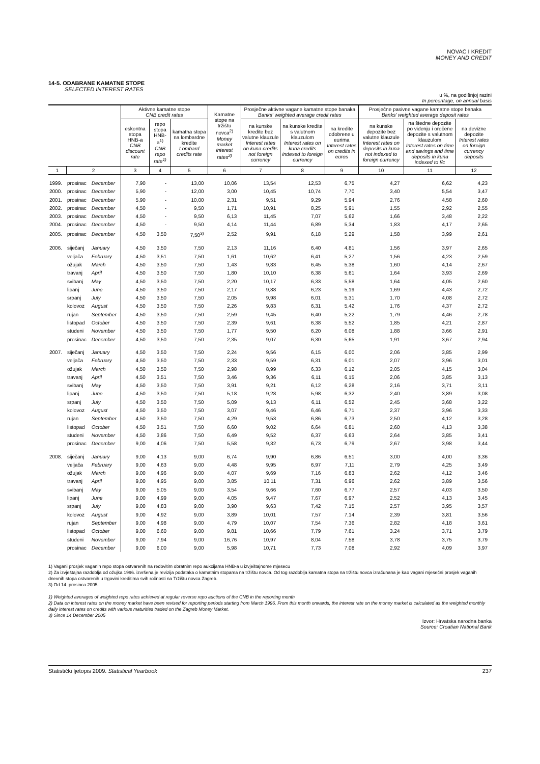NOVAC I KREDIT
MONEY AND CREDIT
14-5. ODABRANE KAMATNE STOPE
SELECTED INTEREST RATES
u %, na godišnjoj razini
In percentage, on annual basis
| | | | Aktivne kamatne stope CNB credit rates | | | Kamatne stope na tržištu novca<sup>2)</sup> Money market interest rates<sup>2)</sup> | Prosječne aktivne vagane kamatne stope banaka Banks' weighted average credit rates | | | Prosječne pasivne vagane kamatne stope banaka Banks' weighted average deposit rates | | |
| --- | --- | --- | --- | --- | --- | --- | --- | --- | --- | --- | --- | --- |
| | | | eskontna stopa HNB-a CNB discount rate | repo stopa HNB-a<sup>1)</sup> CNB repo rate<sup>1)</sup> | kamatna stopa na lombardne kredite Lombard credits rate | | na kunske kredite bez valutne klauzule Interest rates on kuna credits not foreign currency | na kunske kredite s valutnom klauzulom Interest rates on kuna credits indexed to foreign currency | na kredite odobrene u eurima Interest rates on credits in euros | na kunske depozite bez valutne klauzule Interest rates on deposits in kuna not indexed to foreign currency | na štedne depozite po viđenju i oročene depozite s valutnom klauzulom Interest rates on time and savings and time deposits in kuna indexed to f/c | na devizne depozite Interest rates on foreign currency deposits |
| 1 | 2 | | 3 | 4 | 5 | 6 | 7 | 8 | 9 | 10 | 11 | 12 |
| 1999. | prosinac | December | 7,90 | - | 13,00 | 10,06 | 13,54 | 12,53 | 6,75 | 4,27 | 6,62 | 4,23 |
| 2000. | prosinac | December | 5,90 | - | 12,00 | 3,00 | 10,45 | 10,74 | 7,70 | 3,40 | 5,54 | 3,47 |
| 2001. | prosinac | December | 5,90 | - | 10,00 | 2,31 | 9,51 | 9,29 | 5,94 | 2,76 | 4,58 | 2,60 |
| 2002. | prosinac | December | 4,50 | - | 9,50 | 1,71 | 10,91 | 8,25 | 5,91 | 1,55 | 2,92 | 2,55 |
| 2003. | prosinac | December | 4,50 | - | 9,50 | 6,13 | 11,45 | 7,07 | 5,62 | 1,66 | 3,48 | 2,22 |
| 2004. | prosinac | December | 4,50 | - | 9,50 | 4,14 | 11,44 | 6,89 | 5,34 | 1,83 | 4,17 | 2,65 |
| 2005. | prosinac | December | 4,50 | 3,50 | 7,50<sup>3)</sup> | 2,52 | 9,91 | 6,18 | 5,29 | 1,58 | 3,99 | 2,61 |
| 2006. | siječanj | January | 4,50 | 3,50 | 7,50 | 2,13 | 11,16 | 6,40 | 4,81 | 1,56 | 3,97 | 2,65 |
| | veljača | February | 4,50 | 3,51 | 7,50 | 1,61 | 10,62 | 6,41 | 5,27 | 1,56 | 4,23 | 2,59 |
| | ožujak | March | 4,50 | 3,50 | 7,50 | 1,43 | 9,83 | 6,45 | 5,38 | 1,60 | 4,14 | 2,67 |
| | travanj | April | 4,50 | 3,50 | 7,50 | 1,80 | 10,10 | 6,38 | 5,61 | 1,64 | 3,93 | 2,69 |
| | svibanj | May | 4,50 | 3,50 | 7,50 | 2,20 | 10,17 | 6,33 | 5,58 | 1,64 | 4,05 | 2,60 |
| | lipanj | June | 4,50 | 3,50 | 7,50 | 2,17 | 9,88 | 6,23 | 5,19 | 1,69 | 4,43 | 2,72 |
| | srpanj | July | 4,50 | 3,50 | 7,50 | 2,05 | 9,98 | 6,01 | 5,31 | 1,70 | 4,08 | 2,72 |
| | kolovoz | August | 4,50 | 3,50 | 7,50 | 2,26 | 9,83 | 6,31 | 5,42 | 1,76 | 4,37 | 2,72 |
| | rujan | September | 4,50 | 3,50 | 7,50 | 2,59 | 9,45 | 6,40 | 5,22 | 1,79 | 4,46 | 2,78 |
| | listopad | October | 4,50 | 3,50 | 7,50 | 2,39 | 9,61 | 6,38 | 5,52 | 1,85 | 4,21 | 2,87 |
| | studeni | November | 4,50 | 3,50 | 7,50 | 1,77 | 9,50 | 6,20 | 6,08 | 1,88 | 3,66 | 2,91 |
| | prosinac | December | 4,50 | 3,50 | 7,50 | 2,35 | 9,07 | 6,30 | 5,65 | 1,91 | 3,67 | 2,94 |
| 2007. | siječanj | January | 4,50 | 3,50 | 7,50 | 2,24 | 9,56 | 6,15 | 6,00 | 2,06 | 3,85 | 2,99 |
| | veljača | February | 4,50 | 3,50 | 7,50 | 2,33 | 9,59 | 6,31 | 6,01 | 2,07 | 3,96 | 3,01 |
| | ožujak | March | 4,50 | 3,50 | 7,50 | 2,98 | 8,99 | 6,33 | 6,12 | 2,05 | 4,15 | 3,04 |
| | travanj | April | 4,50 | 3,51 | 7,50 | 3,46 | 9,36 | 6,11 | 6,15 | 2,06 | 3,85 | 3,13 |
| | svibanj | May | 4,50 | 3,50 | 7,50 | 3,91 | 9,21 | 6,12 | 6,28 | 2,16 | 3,71 | 3,11 |
| | lipanj | June | 4,50 | 3,50 | 7,50 | 5,18 | 9,28 | 5,98 | 6,32 | 2,40 | 3,89 | 3,08 |
| | srpanj | July | 4,50 | 3,50 | 7,50 | 5,09 | 9,13 | 6,11 | 6,52 | 2,45 | 3,68 | 3,22 |
| | kolovoz | August | 4,50 | 3,50 | 7,50 | 3,07 | 9,46 | 6,46 | 6,71 | 2,37 | 3,96 | 3,33 |
| | rujan | September | 4,50 | 3,50 | 7,50 | 4,29 | 9,53 | 6,86 | 6,73 | 2,50 | 4,12 | 3,28 |
| | listopad | October | 4,50 | 3,51 | 7,50 | 6,60 | 9,02 | 6,64 | 6,81 | 2,60 | 4,13 | 3,38 |
| | studeni | November | 4,50 | 3,86 | 7,50 | 6,49 | 9,52 | 6,37 | 6,63 | 2,64 | 3,85 | 3,41 |
| | prosinac | December | 9,00 | 4,06 | 7,50 | 5,58 | 9,32 | 6,73 | 6,79 | 2,67 | 3,98 | 3,44 |
| 2008. | siječanj | January | 9,00 | 4,13 | 9,00 | 6,74 | 9,90 | 6,86 | 6,51 | 3,00 | 4,00 | 3,36 |
| | veljača | February | 9,00 | 4,63 | 9,00 | 4,48 | 9,95 | 6,97 | 7,11 | 2,79 | 4,25 | 3,49 |
| | ožujak | March | 9,00 | 4,96 | 9,00 | 4,07 | 9,69 | 7,16 | 6,83 | 2,62 | 4,12 | 3,46 |
| | travanj | April | 9,00 | 4,95 | 9,00 | 3,85 | 10,11 | 7,31 | 6,96 | 2,62 | 3,89 | 3,56 |
| | svibanj | May | 9,00 | 5,05 | 9,00 | 3,54 | 9,66 | 7,60 | 6,77 | 2,57 | 4,03 | 3,50 |
| | lipanj | June | 9,00 | 4,99 | 9,00 | 4,05 | 9,47 | 7,67 | 6,97 | 2,52 | 4,13 | 3,45 |
| | srpanj | July | 9,00 | 4,83 | 9,00 | 3,90 | 9,63 | 7,42 | 7,15 | 2,57 | 3,95 | 3,57 |
| | kolovoz | August | 9,00 | 4,92 | 9,00 | 3,89 | 10,01 | 7,57 | 7,14 | 2,39 | 3,81 | 3,56 |
| | rujan | September | 9,00 | 4,98 | 9,00 | 4,79 | 10,07 | 7,54 | 7,36 | 2,82 | 4,18 | 3,61 |
| | listopad | October | 9,00 | 6,60 | 9,00 | 9,81 | 10,66 | 7,79 | 7,61 | 3,24 | 3,71 | 3,79 |
| | studeni | November | 9,00 | 7,94 | 9,00 | 16,76 | 10,97 | 8,04 | 7,58 | 3,78 | 3,75 | 3,79 |
| | prosinac | December | 9,00 | 6,00 | 9,00 | 5,98 | 10,71 | 7,73 | 7,08 | 2,92 | 4,09 | 3,97 |
1) Vagani prosjek vaganih repo stopa ostvarenih na redovitim obratnim repo aukcijama HNB-a u izvještajnome mjesecu
2) Za izvještajna razdoblja od ožujka 1996. izvršena je revizija podataka o kamatnim stopama na tržištu novca. Od tog razdoblja kamatna stopa na tržištu novca izračunana je kao vagani mjesečni prosjek vaganih dnevnih stopa ostvarenih u trgovini kreditima svih ročnosti na Tržištu novca Zagreb.
3) Od 14. prosinca 2005.
1) Weighted averages of weighted repo rates achieved at regular reverse repo auctions of the CNB in the reporting month
2) Data on interest rates on the money market have been revised for reporting periods starting from March 1996. From this month onwards, the interest rate on the money market is calculated as the weighted monthly daily interest rates on credits with various maturities traded on the Zagreb Money Market.
3) Since 14 December 2005
Izvor: Hrvatska narodna banka
Source: Croatian National Bank
Statistički ljetopis 2009. Statistical Yearbook 237